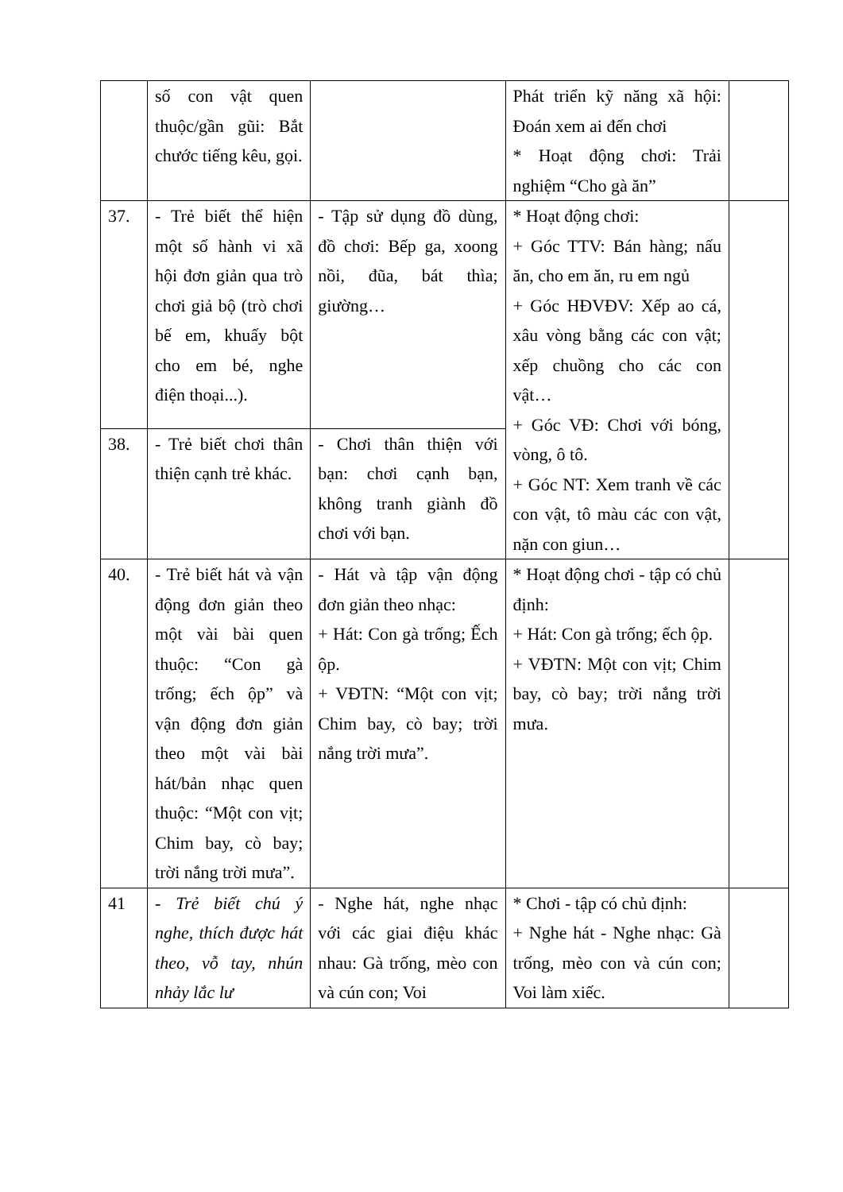| | số con vật quen thuộc/gần gũi: Bắt chước tiếng kêu, gọi. | | Phát triển kỹ năng xã hội: Đoán xem ai đến chơi * Hoạt động chơi: Trải nghiệm “Cho gà ăn” | |
| 37. | - Trẻ biết thể hiện một số hành vi xã hội đơn giản qua trò chơi giả bộ (trò chơi bế em, khuấy bột cho em bé, nghe điện thoại...). | - Tập sử dụng đồ dùng, đồ chơi: Bếp ga, xoong nồi, đũa, bát thìa; giường… | * Hoạt động chơi: + Góc TTV: Bán hàng; nấu ăn, cho em ăn, ru em ngủ + Góc HĐVĐV: Xếp ao cá, xâu vòng bằng các con vật; xếp chuồng cho các con vật… + Góc VĐ: Chơi với bóng, vòng, ô tô. + Góc NT: Xem tranh về các con vật, tô màu các con vật, nặn con giun… | |
| 38. | - Trẻ biết chơi thân thiện cạnh trẻ khác. | - Chơi thân thiện với bạn: chơi cạnh bạn, không tranh giành đồ chơi với bạn. | | |
| 40. | - Trẻ biết hát và vận động đơn giản theo một vài bài quen thuộc: “Con gà trống; ếch ộp” và vận động đơn giản theo một vài bài hát/bản nhạc quen thuộc: “Một con vịt; Chim bay, cò bay; trời nắng trời mưa”. | - Hát và tập vận động đơn giản theo nhạc: + Hát: Con gà trống; Ếch ộp. + VĐTN: “Một con vịt; Chim bay, cò bay; trời nắng trời mưa”. | * Hoạt động chơi - tập có chủ định: + Hát: Con gà trống; ếch ộp. + VĐTN: Một con vịt; Chim bay, cò bay; trời nắng trời mưa. | |
| 41 | - Trẻ biết chú ý nghe, thích được hát theo, vỗ tay, nhún nhảy lắc lư | - Nghe hát, nghe nhạc với các giai điệu khác nhau: Gà trống, mèo con và cún con; Voi | * Chơi - tập có chủ định: + Nghe hát - Nghe nhạc: Gà trống, mèo con và cún con; Voi làm xiếc. | |